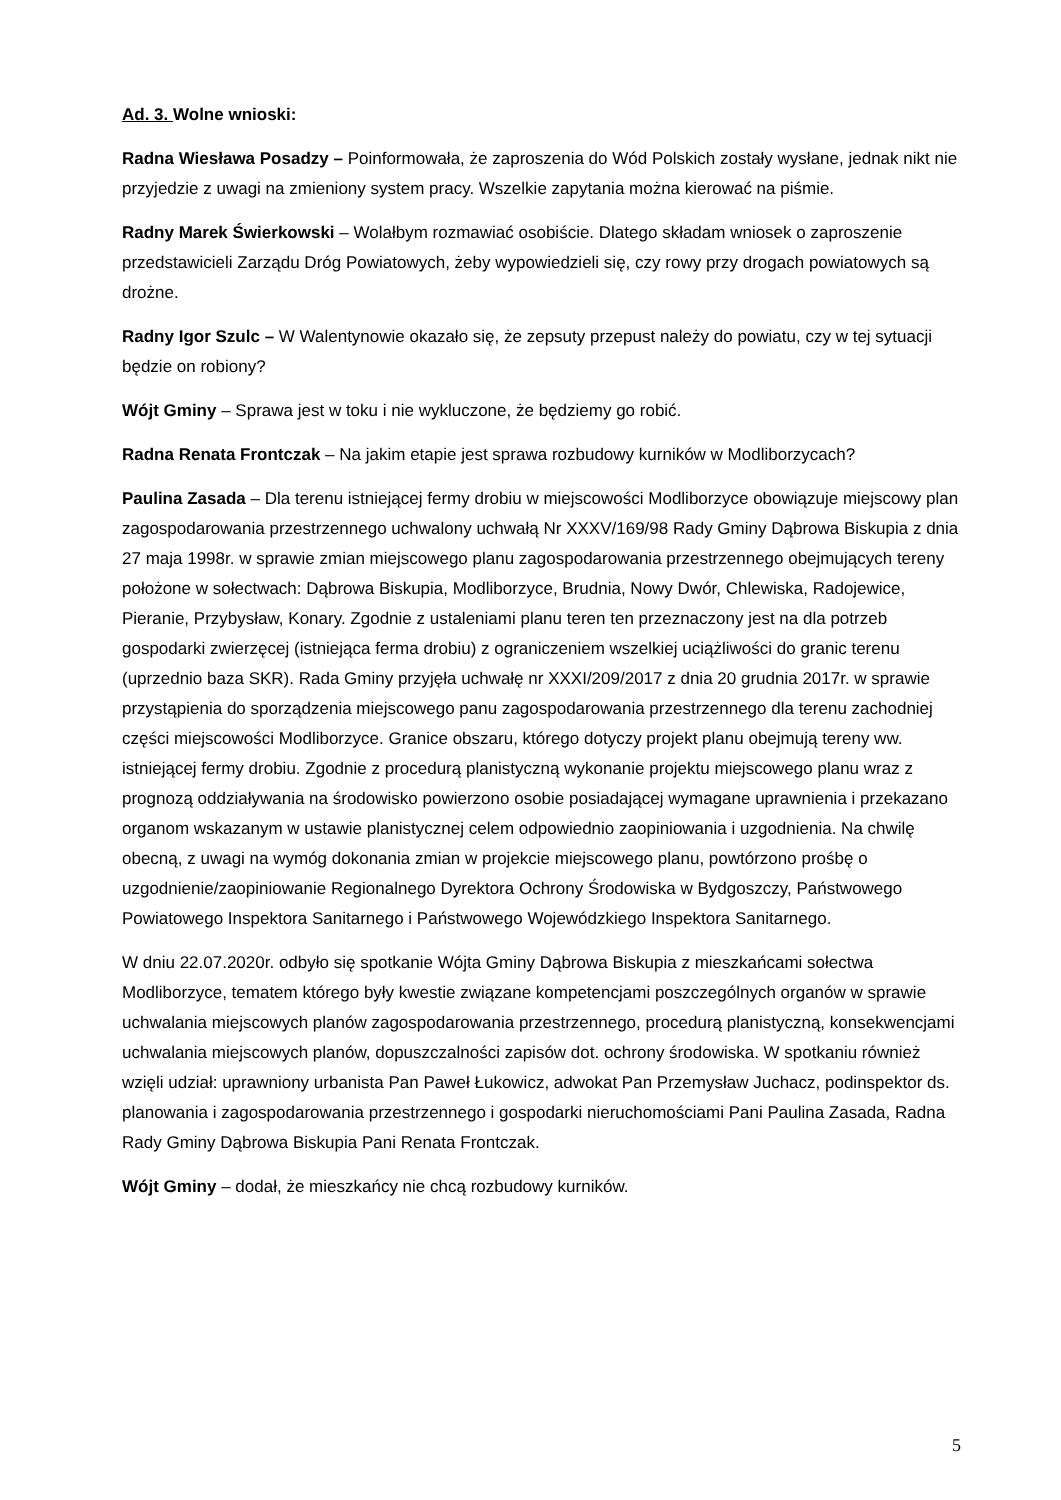Ad. 3. Wolne wnioski:
Radna Wiesława Posadzy – Poinformowała, że zaproszenia do Wód Polskich zostały wysłane, jednak nikt nie przyjedzie z uwagi na zmieniony system pracy. Wszelkie zapytania można kierować na piśmie.
Radny Marek Świerkowski – Wolałbym rozmawiać osobiście. Dlatego składam wniosek o zaproszenie przedstawicieli Zarządu Dróg Powiatowych, żeby wypowiedzieli się, czy rowy przy drogach powiatowych są drożne.
Radny Igor Szulc – W Walentynowie okazało się, że zepsuty przepust należy do powiatu, czy w tej sytuacji będzie on robiony?
Wójt Gminy – Sprawa jest w toku i nie wykluczone, że będziemy go robić.
Radna Renata Frontczak – Na jakim etapie jest sprawa rozbudowy kurników w Modliborzycach?
Paulina Zasada – Dla terenu istniejącej fermy drobiu w miejscowości Modliborzyce obowiązuje miejscowy plan zagospodarowania przestrzennego uchwalony uchwałą Nr XXXV/169/98 Rady Gminy Dąbrowa Biskupia z dnia 27 maja 1998r. w sprawie zmian miejscowego planu zagospodarowania przestrzennego obejmujących tereny położone w sołectwach: Dąbrowa Biskupia, Modliborzyce, Brudnia, Nowy Dwór, Chlewiska, Radojewice, Pieranie, Przybysław, Konary. Zgodnie z ustaleniami planu teren ten przeznaczony jest na dla potrzeb gospodarki zwierzęcej (istniejąca ferma drobiu) z ograniczeniem wszelkiej uciążliwości do granic terenu (uprzednio baza SKR). Rada Gminy przyjęła uchwałę nr XXXI/209/2017 z dnia 20 grudnia 2017r. w sprawie przystąpienia do sporządzenia miejscowego panu zagospodarowania przestrzennego dla terenu zachodniej części miejscowości Modliborzyce. Granice obszaru, którego dotyczy projekt planu obejmują tereny ww. istniejącej fermy drobiu. Zgodnie z procedurą planistyczną wykonanie projektu miejscowego planu wraz z prognozą oddziaływania na środowisko powierzono osobie posiadającej wymagane uprawnienia i przekazano organom wskazanym w ustawie planistycznej celem odpowiednio zaopiniowania i uzgodnienia. Na chwilę obecną, z uwagi na wymóg dokonania zmian w projekcie miejscowego planu, powtórzono prośbę o uzgodnienie/zaopiniowanie Regionalnego Dyrektora Ochrony Środowiska w Bydgoszczy, Państwowego Powiatowego Inspektora Sanitarnego i Państwowego Wojewódzkiego Inspektora Sanitarnego.
W dniu 22.07.2020r. odbyło się spotkanie Wójta Gminy Dąbrowa Biskupia z mieszkańcami sołectwa Modliborzyce, tematem którego były kwestie związane kompetencjami poszczególnych organów w sprawie uchwalania miejscowych planów zagospodarowania przestrzennego, procedurą planistyczną, konsekwencjami uchwalania miejscowych planów, dopuszczalności zapisów dot. ochrony środowiska. W spotkaniu również wzięli udział: uprawniony urbanista Pan Paweł Łukowicz, adwokat Pan Przemysław Juchacz, podinspektor ds. planowania i zagospodarowania przestrzennego i gospodarki nieruchomościami Pani Paulina Zasada, Radna Rady Gminy Dąbrowa Biskupia Pani Renata Frontczak.
Wójt Gminy – dodał, że mieszkańcy nie chcą rozbudowy kurników.
5